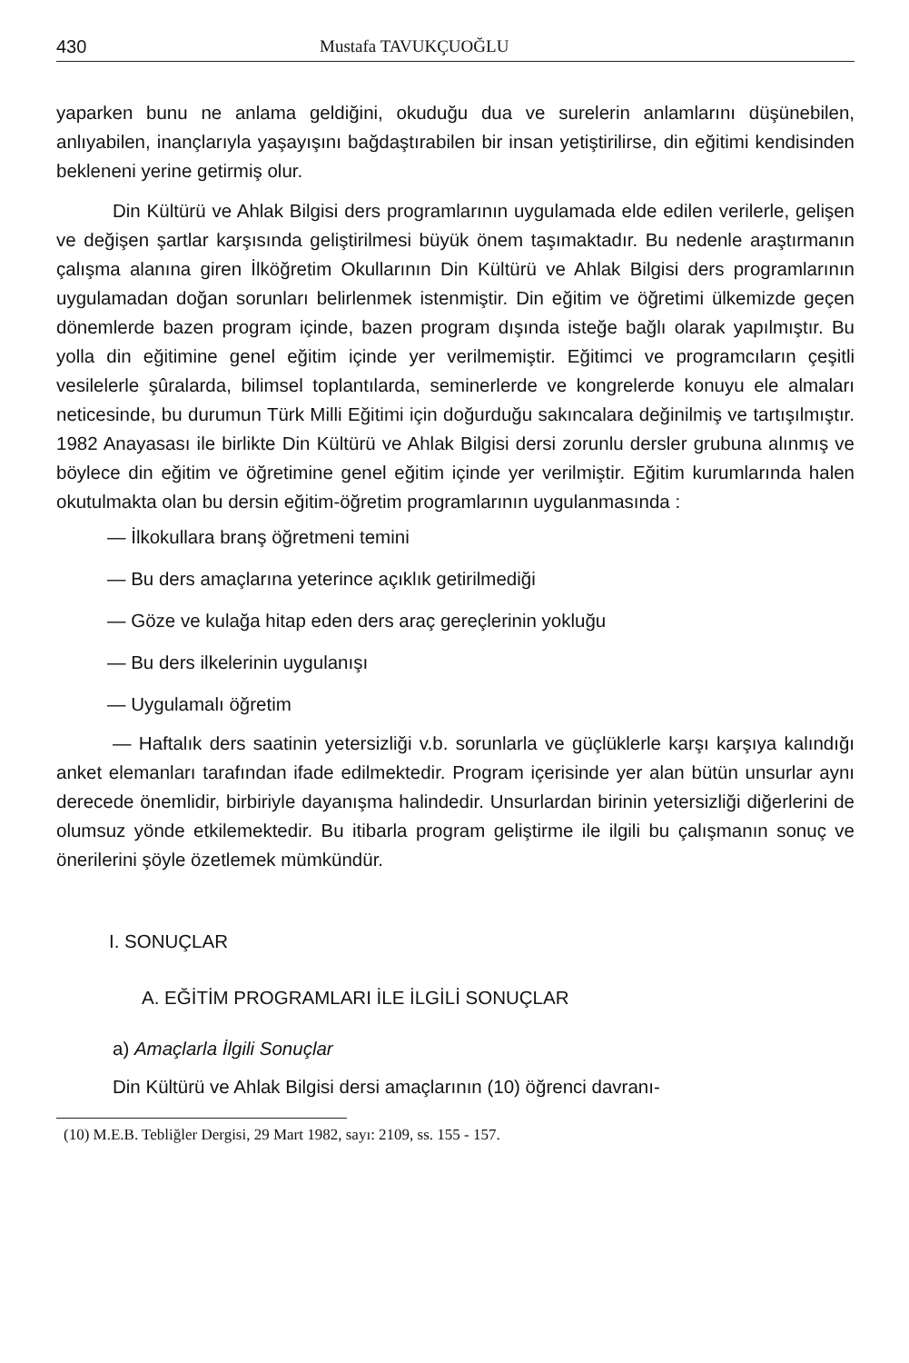430 Mustafa TAVUKÇUOĞLU
yaparken bunu ne anlama geldiğini, okuduğu dua ve surelerin anlamlarını düşünebilen, anlıyabilen, inançlarıyla yaşayışını bağdaştırabilen bir insan yetiştirilirse, din eğitimi kendisinden bekleneni yerine getirmiş olur.
Din Kültürü ve Ahlak Bilgisi ders programlarının uygulamada elde edilen verilerle, gelişen ve değişen şartlar karşısında geliştirilmesi büyük önem taşımaktadır. Bu nedenle araştırmanın çalışma alanına giren İlköğretim Okullarının Din Kültürü ve Ahlak Bilgisi ders programlarının uygulamadan doğan sorunları belirlenmek istenmiştir. Din eğitim ve öğretimi ülkemizde geçen dönemlerde bazen program içinde, bazen program dışında isteğe bağlı olarak yapılmıştır. Bu yolla din eğitimine genel eğitim içinde yer verilmemiştir. Eğitimci ve programcıların çeşitli vesilelerle şûralarda, bilimsel toplantılarda, seminerlerde ve kongrelerde konuyu ele almaları neticesinde, bu durumun Türk Milli Eğitimi için doğurduğu sakıncalara değinilmiş ve tartışılmıştır. 1982 Anayasası ile birlikte Din Kültürü ve Ahlak Bilgisi dersi zorunlu dersler grubuna alınmış ve böylece din eğitim ve öğretimine genel eğitim içinde yer verilmiştir. Eğitim kurumlarında halen okutulmakta olan bu dersin eğitim-öğretim programlarının uygulanmasında :
— İlkokullara branş öğretmeni temini
— Bu ders amaçlarına yeterince açıklık getirilmediği
— Göze ve kulağa hitap eden ders araç gereçlerinin yokluğu
— Bu ders ilkelerinin uygulanışı
— Uygulamalı öğretim
— Haftalık ders saatinin yetersizliği v.b. sorunlarla ve güçlüklerle karşı karşıya kalındığı anket elemanları tarafından ifade edilmektedir. Program içerisinde yer alan bütün unsurlar aynı derecede önemlidir, birbiriyle dayanışma halindedir. Unsurlardan birinin yetersizliği diğerlerini de olumsuz yönde etkilemektedir. Bu itibarla program geliştirme ile ilgili bu çalışmanın sonuç ve önerilerini şöyle özetlemek mümkündür.
I. SONUÇLAR
A. EĞİTİM PROGRAMLARI İLE İLGİLİ SONUÇLAR
a) Amaçlarla İlgili Sonuçlar
Din Kültürü ve Ahlak Bilgisi dersi amaçlarının (10) öğrenci davranı-
(10) M.E.B. Tebliğler Dergisi, 29 Mart 1982, sayı: 2109, ss. 155 - 157.